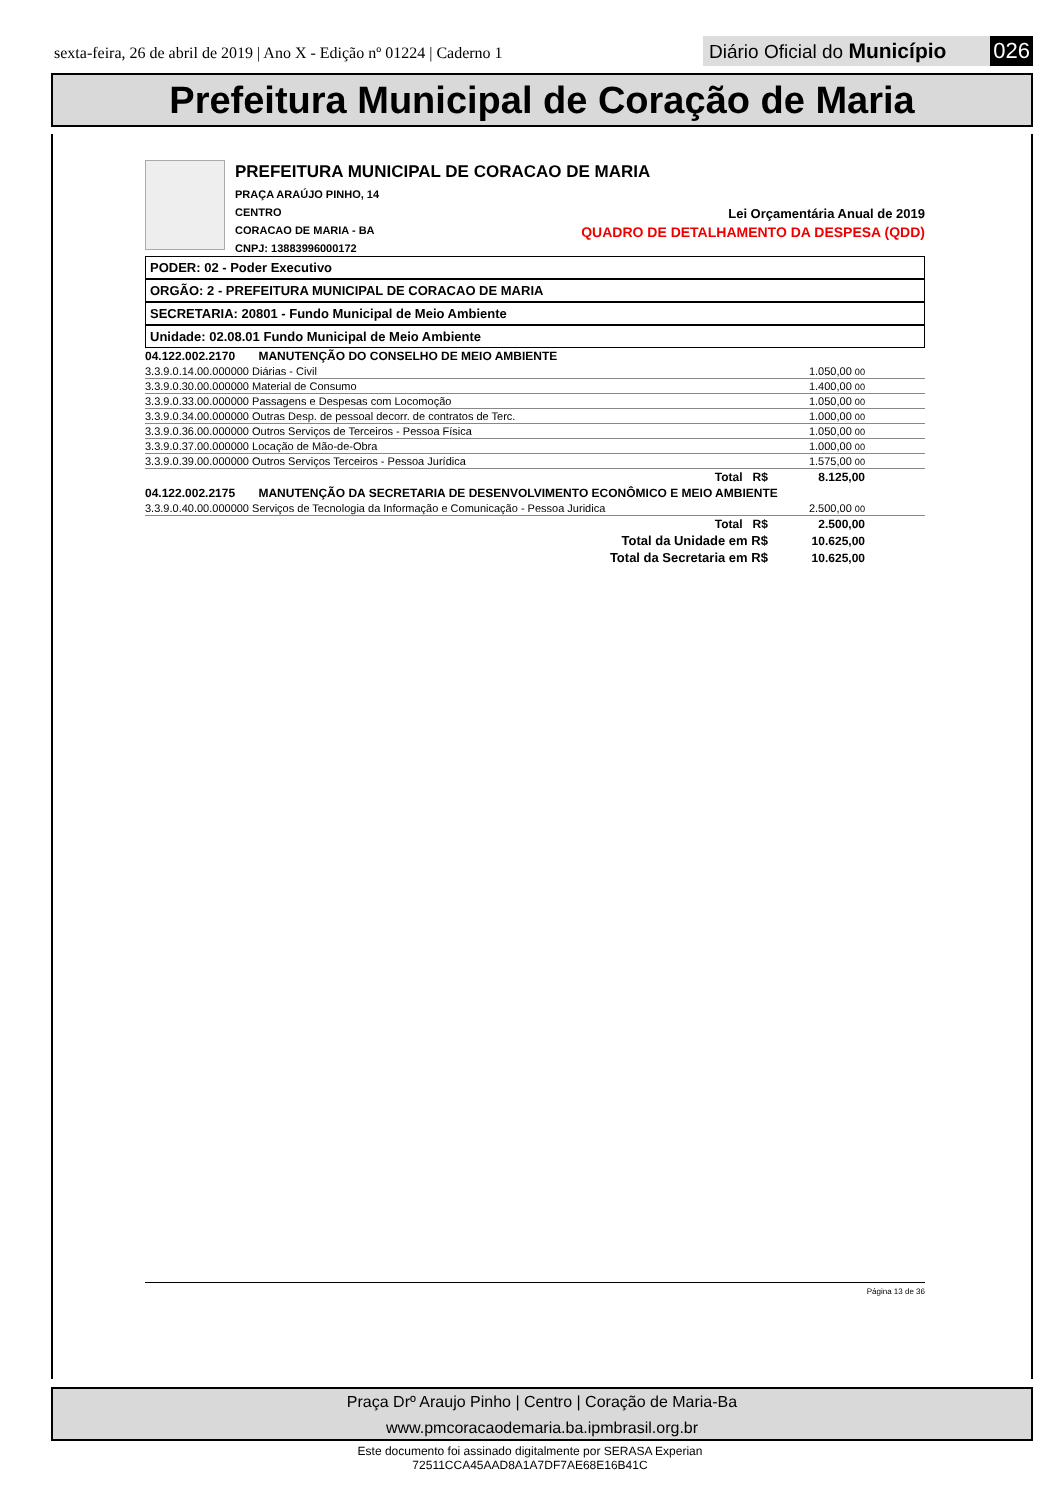sexta-feira, 26 de abril de 2019 | Ano X - Edição nº 01224 | Caderno 1
Diário Oficial do Município 026
Prefeitura Municipal de Coração de Maria
PREFEITURA MUNICIPAL DE CORACAO DE MARIA
PRAÇA ARAÚJO PINHO, 14
CENTRO Lei Orçamentária Anual de 2019
CORACAO DE MARIA - BA QUADRO DE DETALHAMENTO DA DESPESA (QDD)
CNPJ: 13883996000172
PODER: 02 - Poder Executivo
ORGÃO: 2 - PREFEITURA MUNICIPAL DE CORACAO DE MARIA
SECRETARIA: 20801 - Fundo Municipal de Meio Ambiente
Unidade: 02.08.01 Fundo Municipal de Meio Ambiente
| 04.122.002.2170 MANUTENÇÃO DO CONSELHO DE MEIO AMBIENTE | |
| 3.3.9.0.14.00.000000 Diárias - Civil | 1.050,00 00 |
| 3.3.9.0.30.00.000000 Material de Consumo | 1.400,00 00 |
| 3.3.9.0.33.00.000000 Passagens e Despesas com Locomoção | 1.050,00 00 |
| 3.3.9.0.34.00.000000 Outras Desp. de pessoal decorr. de contratos de Terc. | 1.000,00 00 |
| 3.3.9.0.36.00.000000 Outros Serviços de Terceiros - Pessoa Física | 1.050,00 00 |
| 3.3.9.0.37.00.000000 Locação de Mão-de-Obra | 1.000,00 00 |
| 3.3.9.0.39.00.000000 Outros Serviços Terceiros - Pessoa Jurídica | 1.575,00 00 |
| Total R$ | 8.125,00 |
| 04.122.002.2175 MANUTENÇÃO DA SECRETARIA DE DESENVOLVIMENTO ECONÔMICO E MEIO AMBIENTE | |
| 3.3.9.0.40.00.000000 Serviços de Tecnologia da Informação e Comunicação - Pessoa Juridica | 2.500,00 00 |
| Total R$ | 2.500,00 |
| Total da Unidade em R$ | 10.625,00 |
| Total da Secretaria em R$ | 10.625,00 |
Página 13 de 36
Praça Drº Araujo Pinho | Centro | Coração de Maria-Ba
www.pmcoracaodemaria.ba.ipmbrasil.org.br
Este documento foi assinado digitalmente por SERASA Experian
72511CCA45AAD8A1A7DF7AE68E16B41C